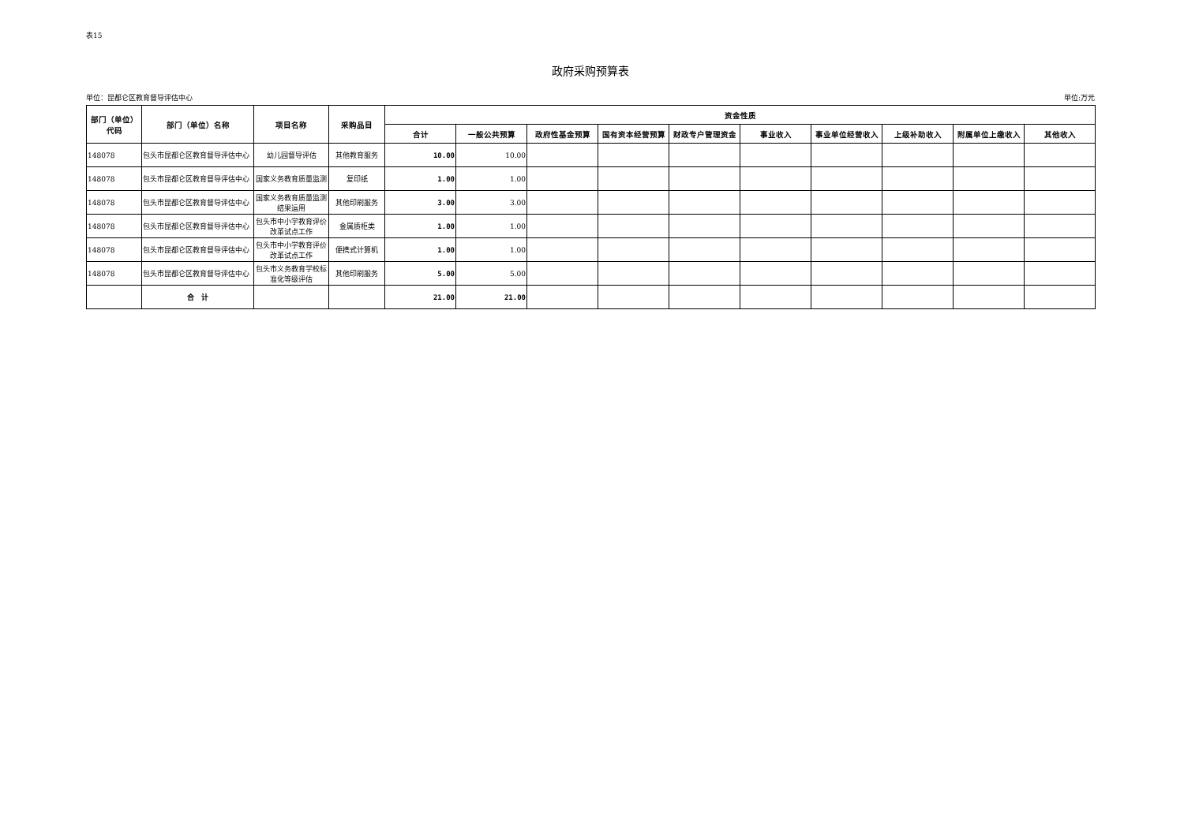表15
政府采购预算表
单位：昆都仑区教育督导评估中心 单位:万元
| 部门（单位）代码 | 部门（单位）名称 | 项目名称 | 采购品目 | 资金性质 | | | | | | | | | |
| --- | --- | --- | --- | --- | --- | --- | --- | --- | --- | --- | --- | --- | --- |
| | | | | 合计 | 一般公共预算 | 政府性基金预算 | 国有资本经营预算 | 财政专户管理资金 | 事业收入 | 事业单位经营收入 | 上级补助收入 | 附属单位上缴收入 | 其他收入 |
| 148078 | 包头市昆都仑区教育督导评估中心 | 幼儿园督导评估 | 其他教育服务 | 10.00 | 10.00 | | | | | | | | |
| 148078 | 包头市昆都仑区教育督导评估中心 | 国家义务教育质量监测 | 复印纸 | 1.00 | 1.00 | | | | | | | | |
| 148078 | 包头市昆都仑区教育督导评估中心 | 国家义务教育质量监测结果运用 | 其他印刷服务 | 3.00 | 3.00 | | | | | | | | |
| 148078 | 包头市昆都仑区教育督导评估中心 | 包头市中小学教育评价改革试点工作 | 金属质柜类 | 1.00 | 1.00 | | | | | | | | |
| 148078 | 包头市昆都仑区教育督导评估中心 | 包头市中小学教育评价改革试点工作 | 便携式计算机 | 1.00 | 1.00 | | | | | | | | |
| 148078 | 包头市昆都仑区教育督导评估中心 | 包头市义务教育学校标准化等级评估 | 其他印刷服务 | 5.00 | 5.00 | | | | | | | | |
| | 合 计 | | | 21.00 | 21.00 | | | | | | | | |